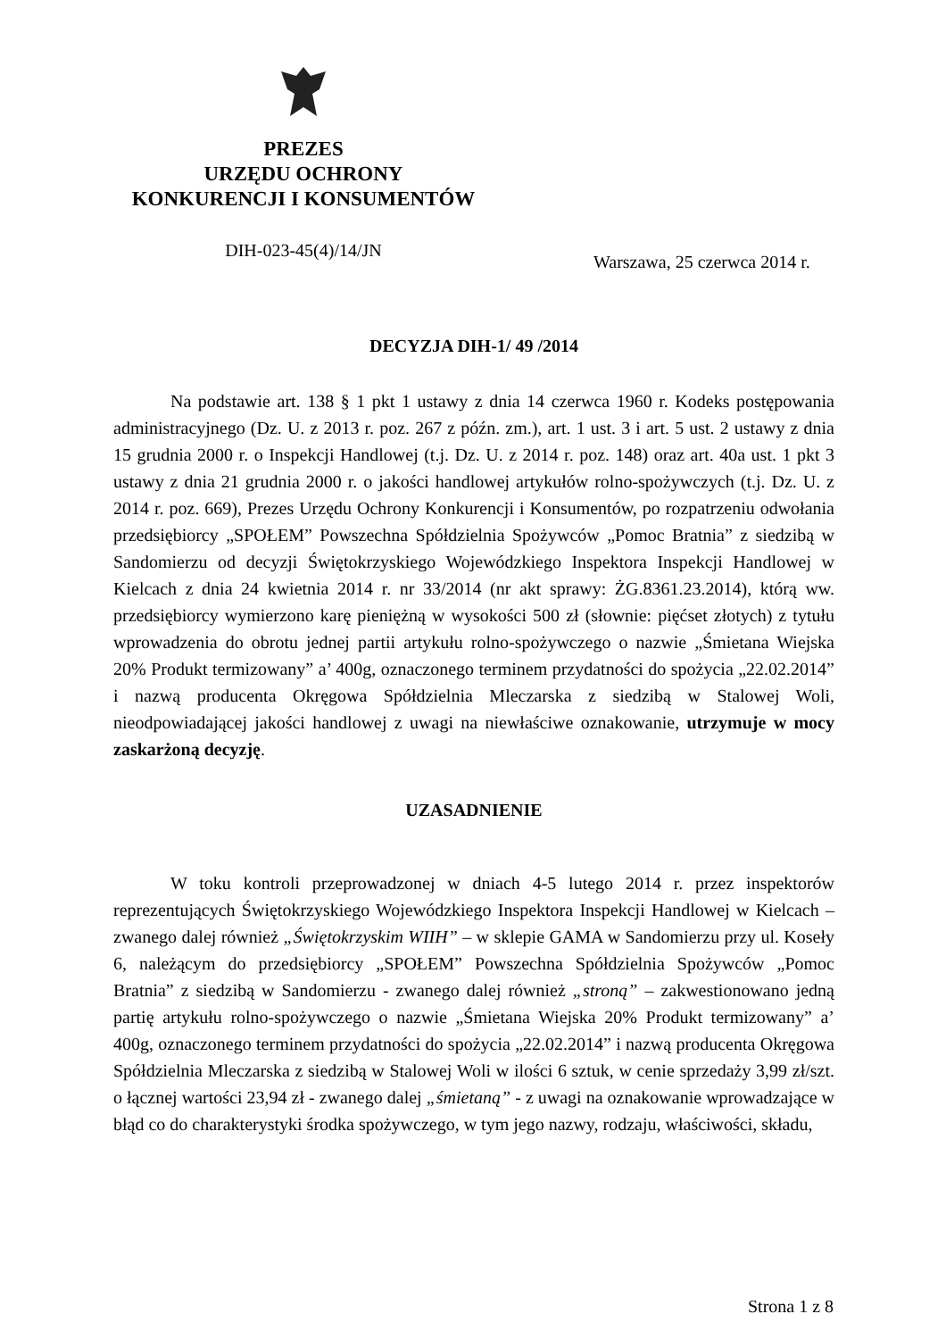PREZES
URZĘDU OCHRONY
KONKURENCJI I KONSUMENTÓW
DIH-023-45(4)/14/JN
Warszawa, 25 czerwca 2014 r.
DECYZJA DIH-1/ 49 /2014
Na podstawie art. 138 § 1 pkt 1 ustawy z dnia 14 czerwca 1960 r. Kodeks postępowania administracyjnego (Dz. U. z 2013 r. poz. 267 z późn. zm.), art. 1 ust. 3 i art. 5 ust. 2 ustawy z dnia 15 grudnia 2000 r. o Inspekcji Handlowej (t.j. Dz. U. z 2014 r. poz. 148) oraz art. 40a ust. 1 pkt 3 ustawy z dnia 21 grudnia 2000 r. o jakości handlowej artykułów rolno-spożywczych (t.j. Dz. U. z 2014 r. poz. 669), Prezes Urzędu Ochrony Konkurencji i Konsumentów, po rozpatrzeniu odwołania przedsiębiorcy „SPOŁEM” Powszechna Spółdzielnia Spożywców „Pomoc Bratnia” z siedzibą w Sandomierzu od decyzji Świętokrzyskiego Wojewódzkiego Inspektora Inspekcji Handlowej w Kielcach z dnia 24 kwietnia 2014 r. nr 33/2014 (nr akt sprawy: ŻG.8361.23.2014), którą ww. przedsiębiorcy wymierzono karę pieniężną w wysokości 500 zł (słownie: pięćset złotych) z tytułu wprowadzenia do obrotu jednej partii artykułu rolno-spożywczego o nazwie „Śmietana Wiejska 20% Produkt termizowany” a’ 400g, oznaczonego terminem przydatności do spożycia „22.02.2014” i nazwą producenta Okręgowa Spółdzielnia Mleczarska z siedzibą w Stalowej Woli, nieodpowiadającej jakości handlowej z uwagi na niewłaściwe oznakowanie, utrzymuje w mocy zaskarżoną decyzję.
UZASADNIENIE
W toku kontroli przeprowadzonej w dniach 4-5 lutego 2014 r. przez inspektorów reprezentujących Świętokrzyskiego Wojewódzkiego Inspektora Inspekcji Handlowej w Kielcach – zwanego dalej również „Świętokrzyskim WIIH” – w sklepie GAMA w Sandomierzu przy ul. Koseły 6, należącym do przedsiębiorcy „SPOŁEM” Powszechna Spółdzielnia Spożywców „Pomoc Bratnia” z siedzibą w Sandomierzu - zwanego dalej również „stroną” – zakwestionowano jedną partię artykułu rolno-spożywczego o nazwie „Śmietana Wiejska 20% Produkt termizowany” a’ 400g, oznaczonego terminem przydatności do spożycia „22.02.2014” i nazwą producenta Okręgowa Spółdzielnia Mleczarska z siedzibą w Stalowej Woli w ilości 6 sztuk, w cenie sprzedaży 3,99 zł/szt. o łącznej wartości 23,94 zł - zwanego dalej „śmietaną” - z uwagi na oznakowanie wprowadzające w błąd co do charakterystyki środka spożywczego, w tym jego nazwy, rodzaju, właściwości, składu,
Strona 1 z 8